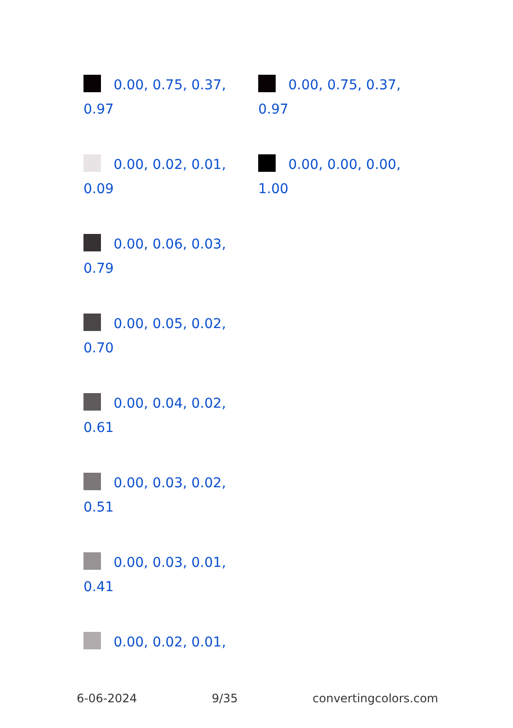0.00, 0.75, 0.37, 0.97
0.00, 0.02, 0.01, 0.09
0.00, 0.06, 0.03, 0.79
0.00, 0.05, 0.02, 0.70
0.00, 0.04, 0.02, 0.61
0.00, 0.03, 0.02, 0.51
0.00, 0.03, 0.01, 0.41
0.00, 0.02, 0.01,
0.00, 0.75, 0.37, 0.97
0.00, 0.00, 0.00, 1.00
6-06-2024 9/35 convertingcolors.com